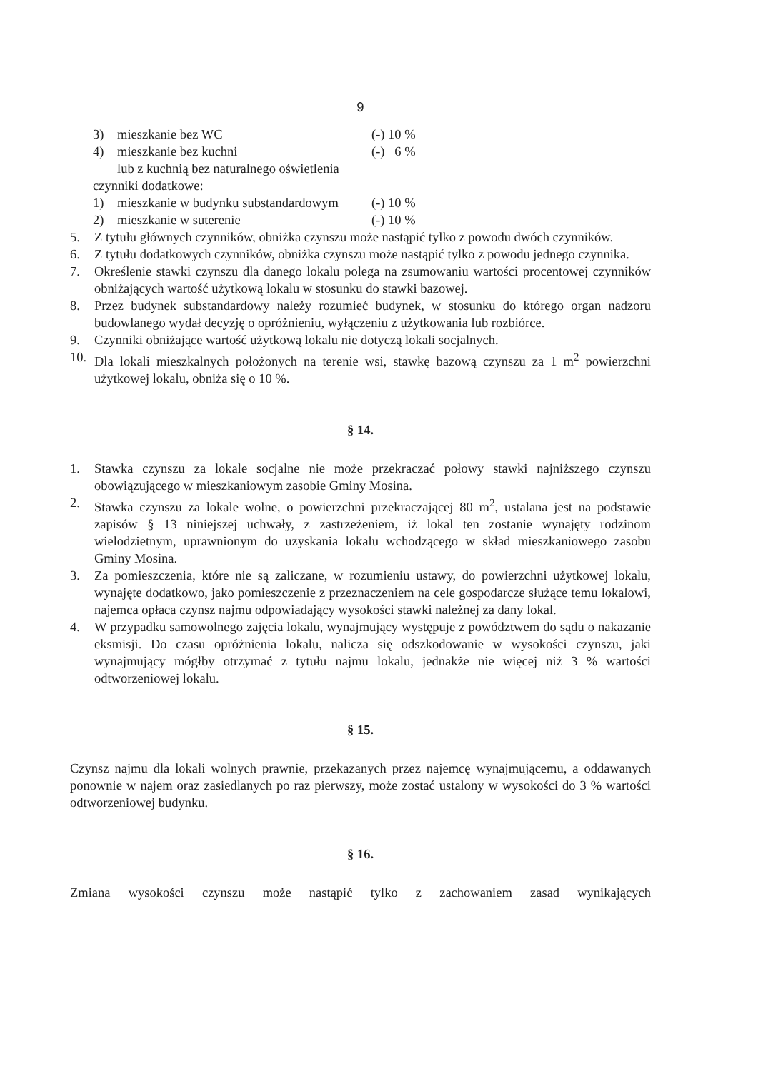9
3) mieszkanie bez WC (-) 10 %
4) mieszkanie bez kuchni (-) 6 %
lub z kuchnią bez naturalnego oświetlenia
czynniki dodatkowe:
1) mieszkanie w budynku substandardowym (-) 10 %
2) mieszkanie w suterenie (-) 10 %
5. Z tytułu głównych czynników, obniżka czynszu może nastąpić tylko z powodu dwóch czynników.
6. Z tytułu dodatkowych czynników, obniżka czynszu może nastąpić tylko z powodu jednego czynnika.
7. Określenie stawki czynszu dla danego lokalu polega na zsumowaniu wartości procentowej czynników obniżających wartość użytkową lokalu w stosunku do stawki bazowej.
8. Przez budynek substandardowy należy rozumieć budynek, w stosunku do którego organ nadzoru budowlanego wydał decyzję o opróżnieniu, wyłączeniu z użytkowania lub rozbiórce.
9. Czynniki obniżające wartość użytkową lokalu nie dotyczą lokali socjalnych.
10. Dla lokali mieszkalnych położonych na terenie wsi, stawkę bazową czynszu za 1 m<sup>2</sup> powierzchni użytkowej lokalu, obniża się o 10 %.
§ 14.
1. Stawka czynszu za lokale socjalne nie może przekraczać połowy stawki najniższego czynszu obowiązującego w mieszkaniowym zasobie Gminy Mosina.
2. Stawka czynszu za lokale wolne, o powierzchni przekraczającej 80 m<sup>2</sup>, ustalana jest na podstawie zapisów § 13 niniejszej uchwały, z zastrzeżeniem, iż lokal ten zostanie wynajęty rodzinom wielodzietnym, uprawnionym do uzyskania lokalu wchodzącego w skład mieszkaniowego zasobu Gminy Mosina.
3. Za pomieszczenia, które nie są zaliczane, w rozumieniu ustawy, do powierzchni użytkowej lokalu, wynajęte dodatkowo, jako pomieszczenie z przeznaczeniem na cele gospodarcze służące temu lokalowi, najemca opłaca czynsz najmu odpowiadający wysokości stawki należnej za dany lokal.
4. W przypadku samowolnego zajęcia lokalu, wynajmujący występuje z powództwem do sądu o nakazanie eksmisji. Do czasu opróżnienia lokalu, nalicza się odszkodowanie w wysokości czynszu, jaki wynajmujący mógłby otrzymać z tytułu najmu lokalu, jednakże nie więcej niż 3 % wartości odtworzeniowej lokalu.
§ 15.
Czynsz najmu dla lokali wolnych prawnie, przekazanych przez najemcę wynajmującemu, a oddawanych ponownie w najem oraz zasiedlanych po raz pierwszy, może zostać ustalony w wysokości do 3 % wartości odtworzeniowej budynku.
§ 16.
Zmiana wysokości czynszu może nastąpić tylko z zachowaniem zasad wynikających